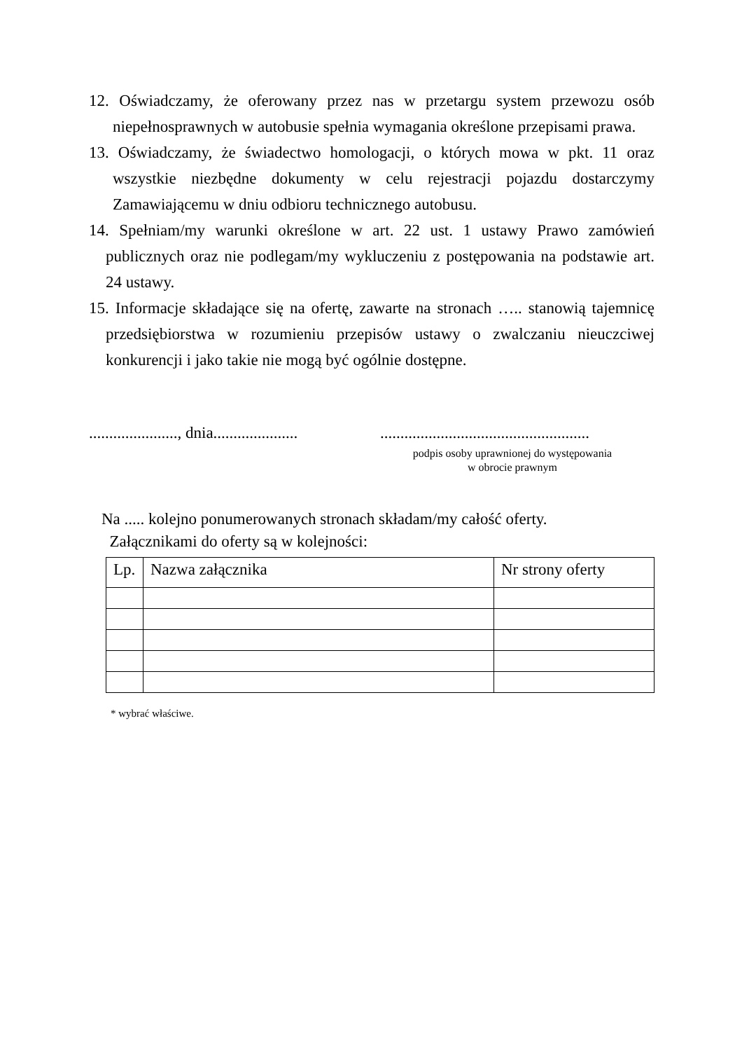12. Oświadczamy, że oferowany przez nas w przetargu system przewozu osób niepełnosprawnych w autobusie spełnia wymagania określone przepisami prawa.
13. Oświadczamy, że świadectwo homologacji, o których mowa w pkt. 11 oraz wszystkie niezbędne dokumenty w celu rejestracji pojazdu dostarczymy Zamawiającemu w dniu odbioru technicznego autobusu.
14. Spełniam/my warunki określone w art. 22 ust. 1 ustawy Prawo zamówień publicznych oraz nie podlegam/my wykluczeniu z postępowania na podstawie art. 24 ustawy.
15. Informacje składające się na ofertę, zawarte na stronach ….. stanowią tajemnicę przedsiębiorstwa w rozumieniu przepisów ustawy o zwalczaniu nieuczciwej konkurencji i jako takie nie mogą być ogólnie dostępne.
......................, dnia..................... ....................................................
podpis osoby uprawnionej do występowania
w obrocie prawnym
Na ..... kolejno ponumerowanych stronach składam/my całość oferty.
Załącznikami do oferty są w kolejności:
| Lp. | Nazwa załącznika | Nr strony oferty |
| --- | --- | --- |
* wybrać właściwe.